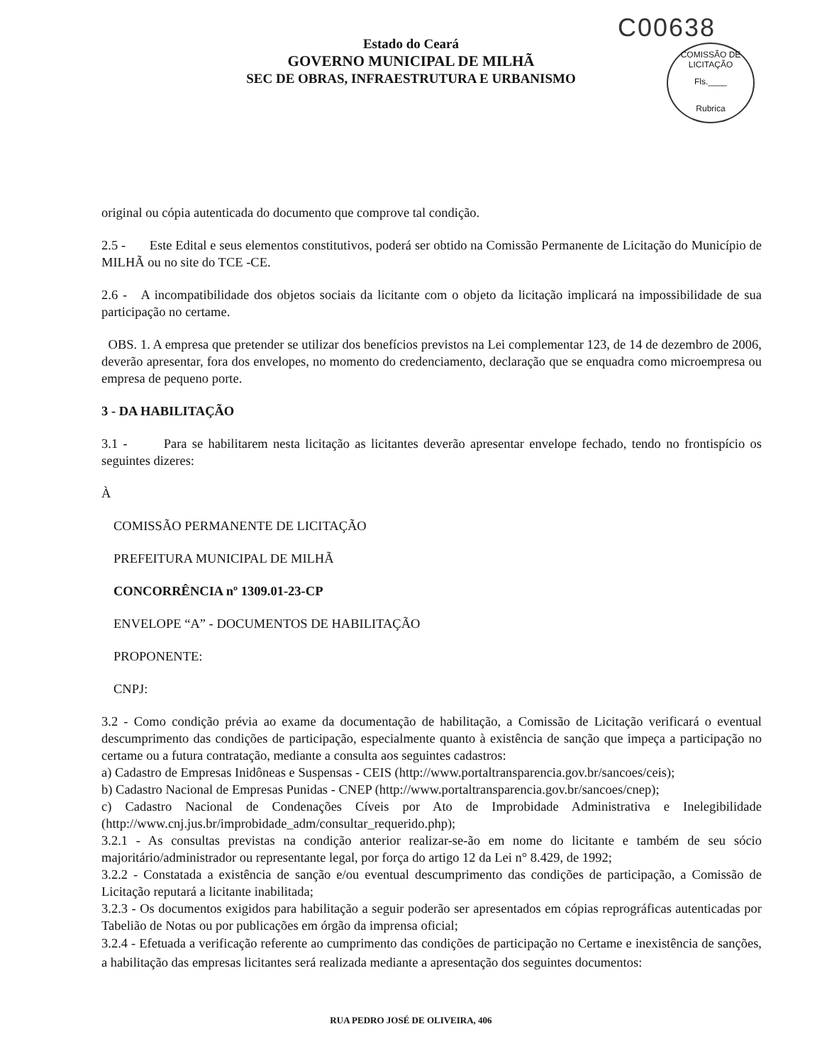C00638
COMISSÃO DE LICITAÇÃO
Fls.____
Rubrica
Estado do Ceará
GOVERNO MUNICIPAL DE MILHÃ
SEC DE OBRAS, INFRAESTRUTURA E URBANISMO
original ou cópia autenticada do documento que comprove tal condição.
2.5 - Este Edital e seus elementos constitutivos, poderá ser obtido na Comissão Permanente de Licitação do Município de MILHÃ ou no site do TCE -CE.
2.6 - A incompatibilidade dos objetos sociais da licitante com o objeto da licitação implicará na impossibilidade de sua participação no certame.
OBS. 1. A empresa que pretender se utilizar dos benefícios previstos na Lei complementar 123, de 14 de dezembro de 2006, deverão apresentar, fora dos envelopes, no momento do credenciamento, declaração que se enquadra como microempresa ou empresa de pequeno porte.
3 - DA HABILITAÇÃO
3.1 - Para se habilitarem nesta licitação as licitantes deverão apresentar envelope fechado, tendo no frontispício os seguintes dizeres:
À
COMISSÃO PERMANENTE DE LICITAÇÃO
PREFEITURA MUNICIPAL DE MILHÃ
CONCORRÊNCIA nº 1309.01-23-CP
ENVELOPE “A” - DOCUMENTOS DE HABILITAÇÃO
PROPONENTE:
CNPJ:
3.2 - Como condição prévia ao exame da documentação de habilitação, a Comissão de Licitação verificará o eventual descumprimento das condições de participação, especialmente quanto à existência de sanção que impeça a participação no certame ou a futura contratação, mediante a consulta aos seguintes cadastros:
a) Cadastro de Empresas Inidôneas e Suspensas - CEIS (http://www.portaltransparencia.gov.br/sancoes/ceis);
b) Cadastro Nacional de Empresas Punidas - CNEP (http://www.portaltransparencia.gov.br/sancoes/cnep);
c) Cadastro Nacional de Condenações Cíveis por Ato de Improbidade Administrativa e Inelegibilidade (http://www.cnj.jus.br/improbidade_adm/consultar_requerido.php);
3.2.1 - As consultas previstas na condição anterior realizar-se-ão em nome do licitante e também de seu sócio majoritário/administrador ou representante legal, por força do artigo 12 da Lei n° 8.429, de 1992;
3.2.2 - Constatada a existência de sanção e/ou eventual descumprimento das condições de participação, a Comissão de Licitação reputará a licitante inabilitada;
3.2.3 - Os documentos exigidos para habilitação a seguir poderão ser apresentados em cópias reprográficas autenticadas por Tabelião de Notas ou por publicações em órgão da imprensa oficial;
3.2.4 - Efetuada a verificação referente ao cumprimento das condições de participação no Certame e inexistência de sanções, a habilitação das empresas licitantes será realizada mediante a apresentação dos seguintes documentos:
RUA PEDRO JOSÉ DE OLIVEIRA, 406